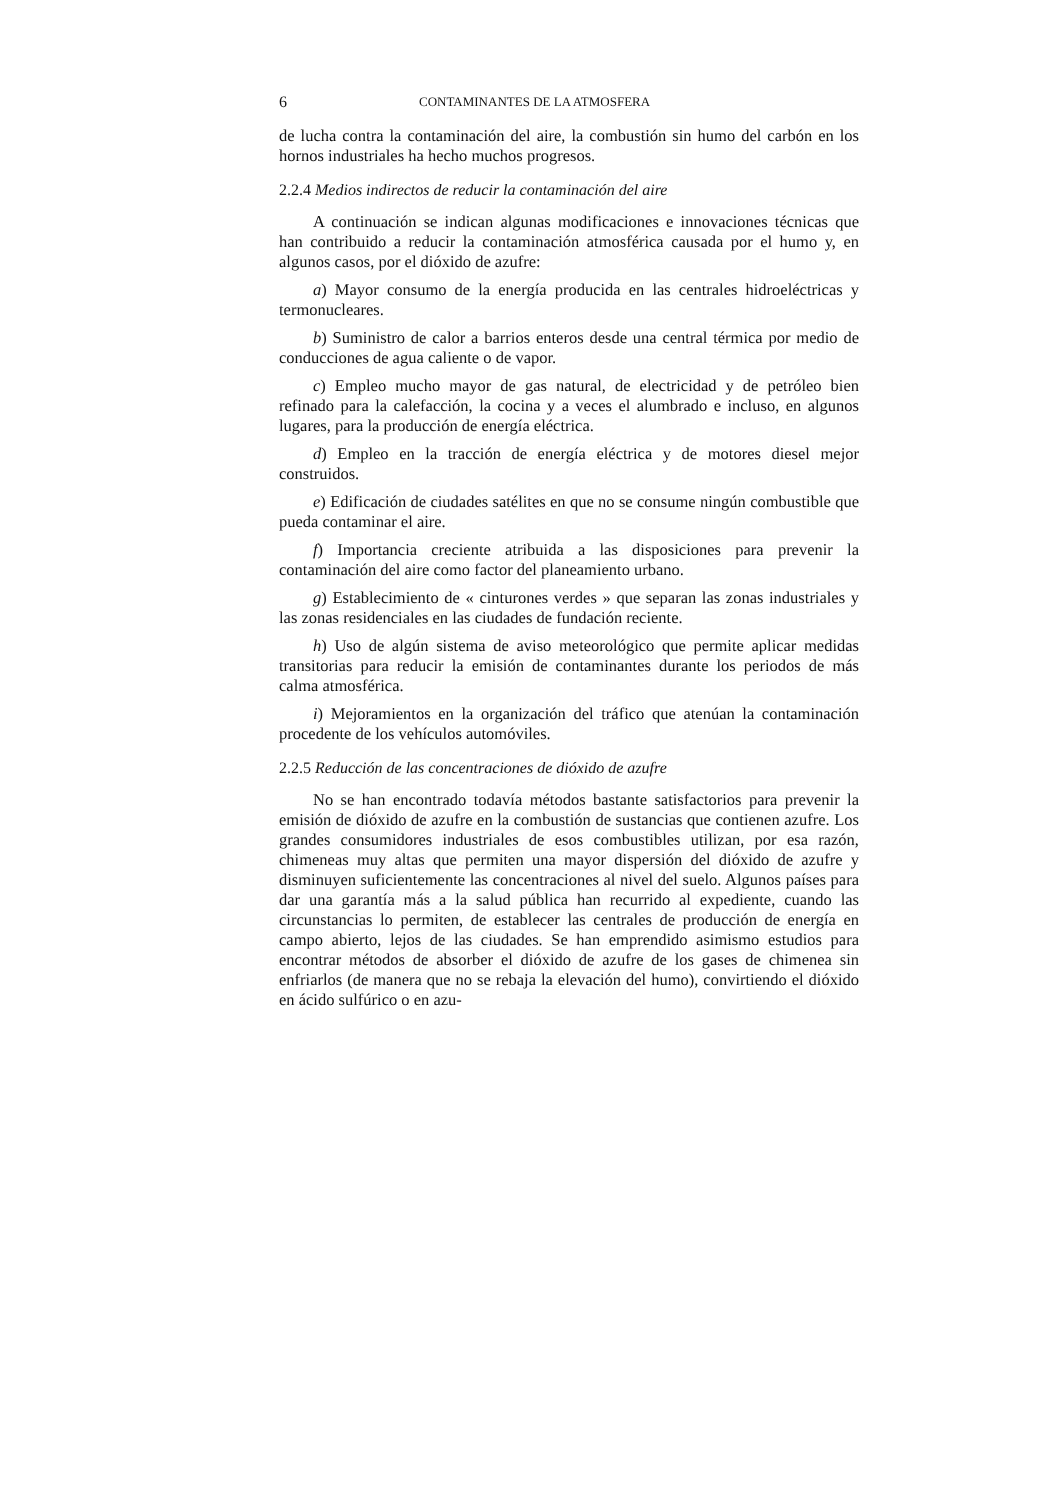6 CONTAMINANTES DE LA ATMOSFERA
de lucha contra la contaminación del aire, la combustión sin humo del carbón en los hornos industriales ha hecho muchos progresos.
2.2.4 Medios indirectos de reducir la contaminación del aire
A continuación se indican algunas modificaciones e innovaciones técnicas que han contribuido a reducir la contaminación atmosférica causada por el humo y, en algunos casos, por el dióxido de azufre:
a) Mayor consumo de la energía producida en las centrales hidroeléctricas y termonucleares.
b) Suministro de calor a barrios enteros desde una central térmica por medio de conducciones de agua caliente o de vapor.
c) Empleo mucho mayor de gas natural, de electricidad y de petróleo bien refinado para la calefacción, la cocina y a veces el alumbrado e incluso, en algunos lugares, para la producción de energía eléctrica.
d) Empleo en la tracción de energía eléctrica y de motores diesel mejor construidos.
e) Edificación de ciudades satélites en que no se consume ningún combustible que pueda contaminar el aire.
f) Importancia creciente atribuida a las disposiciones para prevenir la contaminación del aire como factor del planeamiento urbano.
g) Establecimiento de « cinturones verdes » que separan las zonas industriales y las zonas residenciales en las ciudades de fundación reciente.
h) Uso de algún sistema de aviso meteorológico que permite aplicar medidas transitorias para reducir la emisión de contaminantes durante los periodos de más calma atmosférica.
i) Mejoramientos en la organización del tráfico que atenúan la contaminación procedente de los vehículos automóviles.
2.2.5 Reducción de las concentraciones de dióxido de azufre
No se han encontrado todavía métodos bastante satisfactorios para prevenir la emisión de dióxido de azufre en la combustión de sustancias que contienen azufre. Los grandes consumidores industriales de esos combustibles utilizan, por esa razón, chimeneas muy altas que permiten una mayor dispersión del dióxido de azufre y disminuyen suficientemente las concentraciones al nivel del suelo. Algunos países para dar una garantía más a la salud pública han recurrido al expediente, cuando las circunstancias lo permiten, de establecer las centrales de producción de energía en campo abierto, lejos de las ciudades. Se han emprendido asimismo estudios para encontrar métodos de absorber el dióxido de azufre de los gases de chimenea sin enfriarlos (de manera que no se rebaja la elevación del humo), convirtiendo el dióxido en ácido sulfúrico o en azu-